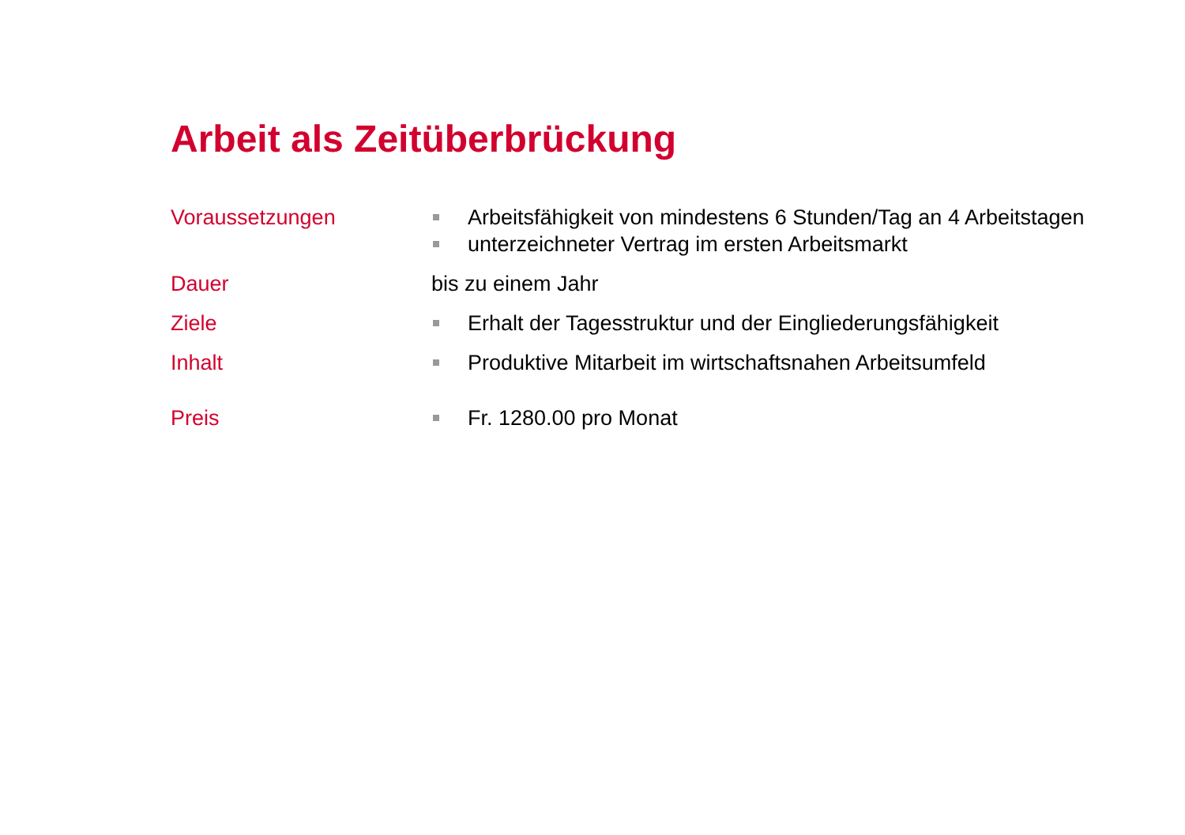Arbeit als Zeitüberbrückung
Voraussetzungen Arbeitsfähigkeit von mindestens 6 Stunden/Tag an 4 Arbeitstagen
unterzeichneter Vertrag im ersten Arbeitsmarkt
Dauer bis zu einem Jahr
Ziele Erhalt der Tagesstruktur und der Eingliederungsfähigkeit
Inhalt Produktive Mitarbeit im wirtschaftsnahen Arbeitsumfeld
Preis Fr. 1280.00 pro Monat